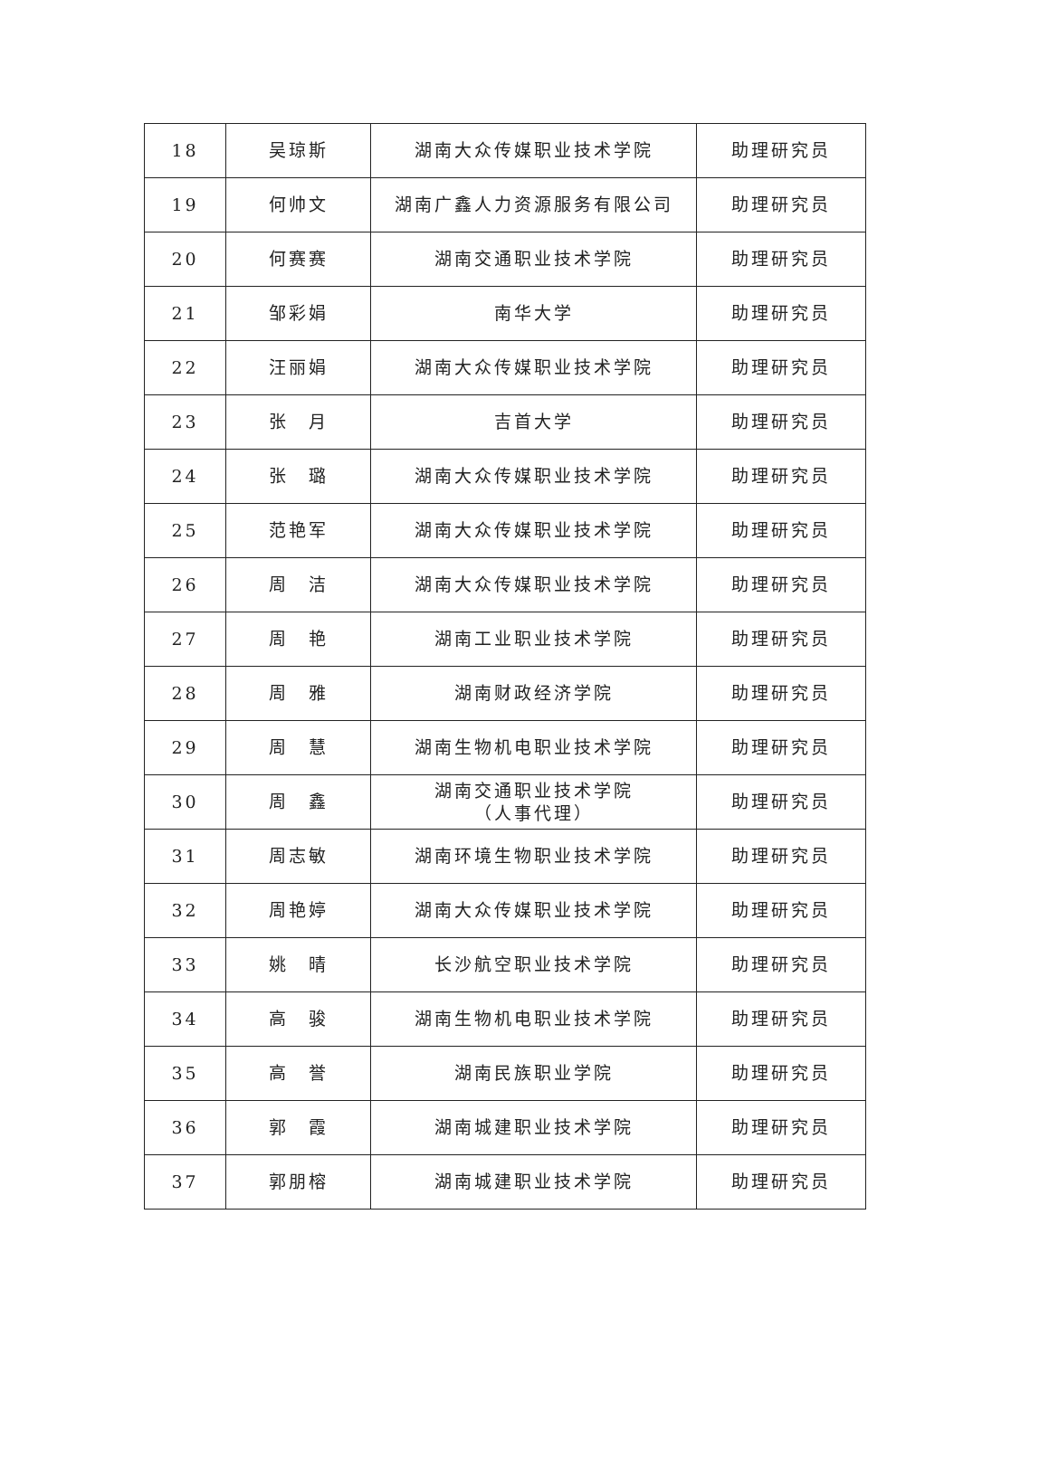| 18 | 吴琼斯 | 湖南大众传媒职业技术学院 | 助理研究员 |
| 19 | 何帅文 | 湖南广鑫人力资源服务有限公司 | 助理研究员 |
| 20 | 何赛赛 | 湖南交通职业技术学院 | 助理研究员 |
| 21 | 邹彩娟 | 南华大学 | 助理研究员 |
| 22 | 汪丽娟 | 湖南大众传媒职业技术学院 | 助理研究员 |
| 23 | 张 月 | 吉首大学 | 助理研究员 |
| 24 | 张 璐 | 湖南大众传媒职业技术学院 | 助理研究员 |
| 25 | 范艳军 | 湖南大众传媒职业技术学院 | 助理研究员 |
| 26 | 周 洁 | 湖南大众传媒职业技术学院 | 助理研究员 |
| 27 | 周 艳 | 湖南工业职业技术学院 | 助理研究员 |
| 28 | 周 雅 | 湖南财政经济学院 | 助理研究员 |
| 29 | 周 慧 | 湖南生物机电职业技术学院 | 助理研究员 |
| 30 | 周 鑫 | 湖南交通职业技术学院 （人事代理） | 助理研究员 |
| 31 | 周志敏 | 湖南环境生物职业技术学院 | 助理研究员 |
| 32 | 周艳婷 | 湖南大众传媒职业技术学院 | 助理研究员 |
| 33 | 姚 晴 | 长沙航空职业技术学院 | 助理研究员 |
| 34 | 高 骏 | 湖南生物机电职业技术学院 | 助理研究员 |
| 35 | 高 誉 | 湖南民族职业学院 | 助理研究员 |
| 36 | 郭 霞 | 湖南城建职业技术学院 | 助理研究员 |
| 37 | 郭朋榕 | 湖南城建职业技术学院 | 助理研究员 |